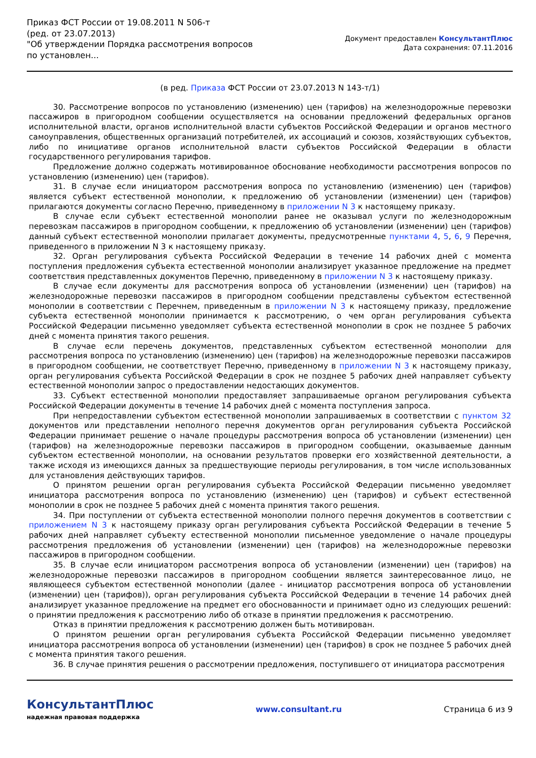Приказ ФСТ России от 19.08.2011 N 506-т
(ред. от 23.07.2013)
"Об утверждении Порядка рассмотрения вопросов по установлен...
Документ предоставлен КонсультантПлюс
Дата сохранения: 07.11.2016
(в ред. Приказа ФСТ России от 23.07.2013 N 143-т/1)
30. Рассмотрение вопросов по установлению (изменению) цен (тарифов) на железнодорожные перевозки пассажиров в пригородном сообщении осуществляется на основании предложений федеральных органов исполнительной власти, органов исполнительной власти субъектов Российской Федерации и органов местного самоуправления, общественных организаций потребителей, их ассоциаций и союзов, хозяйствующих субъектов, либо по инициативе органов исполнительной власти субъектов Российской Федерации в области государственного регулирования тарифов.
Предложение должно содержать мотивированное обоснование необходимости рассмотрения вопросов по установлению (изменению) цен (тарифов).
31. В случае если инициатором рассмотрения вопроса по установлению (изменению) цен (тарифов) является субъект естественной монополии, к предложению об установлении (изменении) цен (тарифов) прилагаются документы согласно Перечню, приведенному в приложении N 3 к настоящему приказу.
В случае если субъект естественной монополии ранее не оказывал услуги по железнодорожным перевозкам пассажиров в пригородном сообщении, к предложению об установлении (изменении) цен (тарифов) данный субъект естественной монополии прилагает документы, предусмотренные пунктами 4, 5, 6, 9 Перечня, приведенного в приложении N 3 к настоящему приказу.
32. Орган регулирования субъекта Российской Федерации в течение 14 рабочих дней с момента поступления предложения субъекта естественной монополии анализирует указанное предложение на предмет соответствия представленных документов Перечню, приведенному в приложении N 3 к настоящему приказу.
В случае если документы для рассмотрения вопроса об установлении (изменении) цен (тарифов) на железнодорожные перевозки пассажиров в пригородном сообщении представлены субъектом естественной монополии в соответствии с Перечнем, приведенным в приложении N 3 к настоящему приказу, предложение субъекта естественной монополии принимается к рассмотрению, о чем орган регулирования субъекта Российской Федерации письменно уведомляет субъекта естественной монополии в срок не позднее 5 рабочих дней с момента принятия такого решения.
В случае если перечень документов, представленных субъектом естественной монополии для рассмотрения вопроса по установлению (изменению) цен (тарифов) на железнодорожные перевозки пассажиров в пригородном сообщении, не соответствует Перечню, приведенному в приложении N 3 к настоящему приказу, орган регулирования субъекта Российской Федерации в срок не позднее 5 рабочих дней направляет субъекту естественной монополии запрос о предоставлении недостающих документов.
33. Субъект естественной монополии предоставляет запрашиваемые органом регулирования субъекта Российской Федерации документы в течение 14 рабочих дней с момента поступления запроса.
При непредоставлении субъектом естественной монополии запрашиваемых в соответствии с пунктом 32 документов или представлении неполного перечня документов орган регулирования субъекта Российской Федерации принимает решение о начале процедуры рассмотрения вопроса об установлении (изменении) цен (тарифов) на железнодорожные перевозки пассажиров в пригородном сообщении, оказываемые данным субъектом естественной монополии, на основании результатов проверки его хозяйственной деятельности, а также исходя из имеющихся данных за предшествующие периоды регулирования, в том числе использованных для установления действующих тарифов.
О принятом решении орган регулирования субъекта Российской Федерации письменно уведомляет инициатора рассмотрения вопроса по установлению (изменению) цен (тарифов) и субъект естественной монополии в срок не позднее 5 рабочих дней с момента принятия такого решения.
34. При поступлении от субъекта естественной монополии полного перечня документов в соответствии с приложением N 3 к настоящему приказу орган регулирования субъекта Российской Федерации в течение 5 рабочих дней направляет субъекту естественной монополии письменное уведомление о начале процедуры рассмотрения предложения об установлении (изменении) цен (тарифов) на железнодорожные перевозки пассажиров в пригородном сообщении.
35. В случае если инициатором рассмотрения вопроса об установлении (изменении) цен (тарифов) на железнодорожные перевозки пассажиров в пригородном сообщении является заинтересованное лицо, не являющееся субъектом естественной монополии (далее - инициатор рассмотрения вопроса об установлении (изменении) цен (тарифов)), орган регулирования субъекта Российской Федерации в течение 14 рабочих дней анализирует указанное предложение на предмет его обоснованности и принимает одно из следующих решений: о принятии предложения к рассмотрению либо об отказе в принятии предложения к рассмотрению.
Отказ в принятии предложения к рассмотрению должен быть мотивирован.
О принятом решении орган регулирования субъекта Российской Федерации письменно уведомляет инициатора рассмотрения вопроса об установлении (изменении) цен (тарифов) в срок не позднее 5 рабочих дней с момента принятия такого решения.
36. В случае принятия решения о рассмотрении предложения, поступившего от инициатора рассмотрения
КонсультантПлюс
надежная правовая поддержка
www.consultant.ru Страница 6 из 9